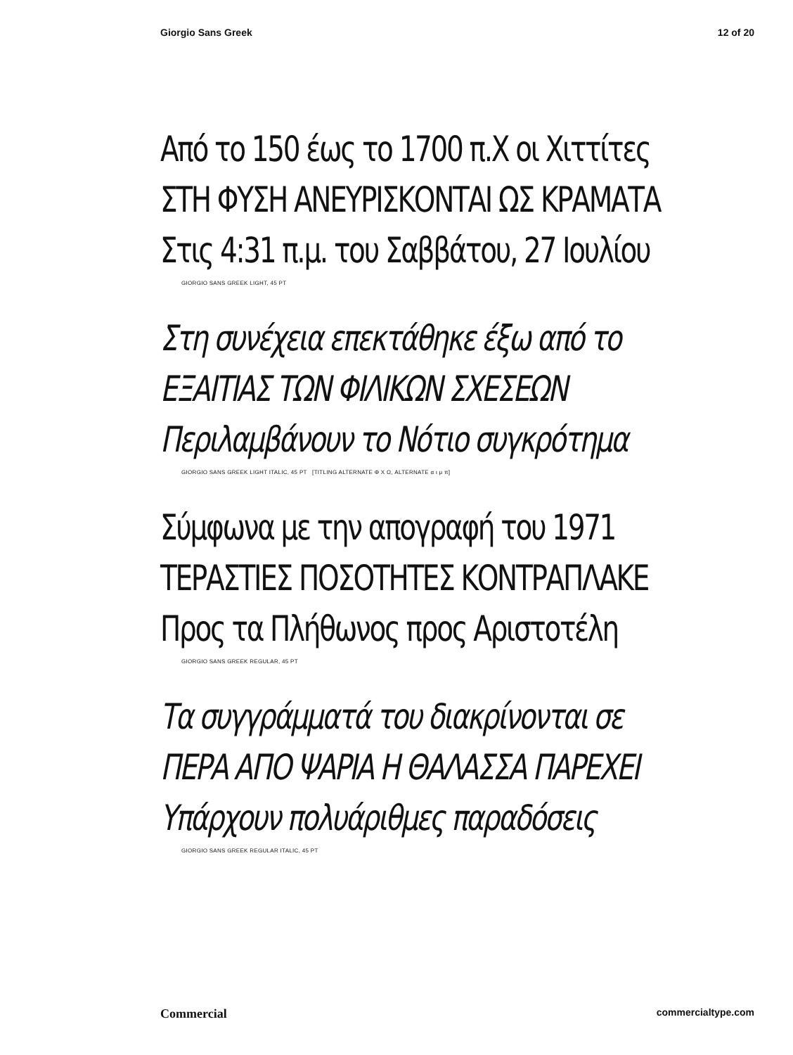Giorgio Sans Greek 12 of 20
Από το 150 έως το 1700 π.Χ οι Χιττίτες
ΣΤΗ ΦΥΣΗ ΑΝΕΥΡΙΣΚΟΝΤΑΙ ΩΣ ΚΡΑΜΑΤΑ
Στις 4:31 π.μ. του Σαββάτου, 27 Ιουλίου
GIORGIO SANS GREEK LIGHT, 45 PT
Στη συνέχεια επεκτάθηκε έξω από το
ΕΞΑΙΤΙΑΣ ΤΩΝ ΦΙΛΙΚΩΝ ΣΧΕΣΕΩΝ
Περιλαμβάνουν το Νότιο συγκρότημα
GIORGIO SANS GREEK LIGHT ITALIC, 45 PT [TITLING ALTERNATE Φ Χ Ω, ALTERNATE α ι μ π]
Σύμφωνα με την απογραφή του 1971
ΤΕΡΑΣΤΙΕΣ ΠΟΣΟΤΗΤΕΣ ΚΟΝΤΡΑΠΛΑΚΕ
Προς τα Πλήθωνος προς Αριστοτέλη
GIORGIO SANS GREEK REGULAR, 45 PT
Τα συγγράμματά του διακρίνονται σε
ΠΕΡΑ ΑΠΟ ΨΑΡΙΑ Η ΘΑΛΑΣΣΑ ΠΑΡΕΧΕΙ
Υπάρχουν πολυάριθμες παραδόσεις
GIORGIO SANS GREEK REGULAR ITALIC, 45 PT
Commercial commercialtype.com